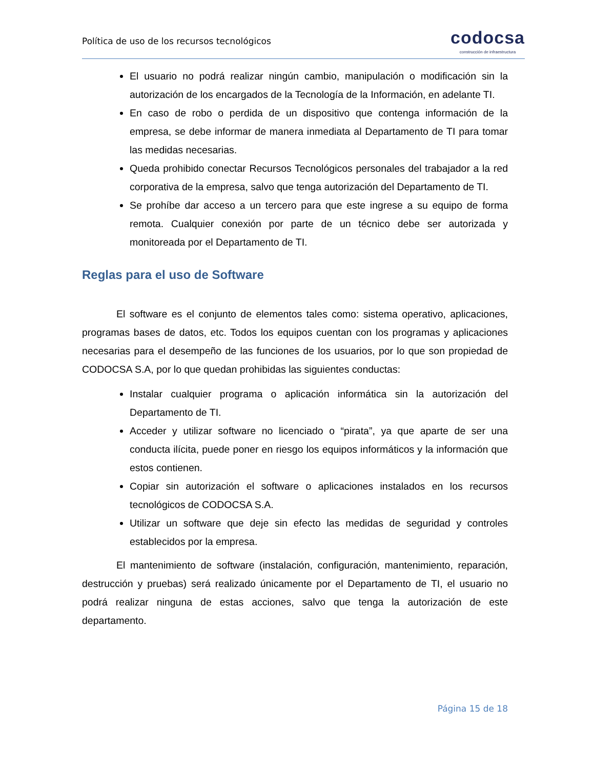Política de uso de los recursos tecnológicos
codocsa
construcción de infraestructura
El usuario no podrá realizar ningún cambio, manipulación o modificación sin la autorización de los encargados de la Tecnología de la Información, en adelante TI.
En caso de robo o perdida de un dispositivo que contenga información de la empresa, se debe informar de manera inmediata al Departamento de TI para tomar las medidas necesarias.
Queda prohibido conectar Recursos Tecnológicos personales del trabajador a la red corporativa de la empresa, salvo que tenga autorización del Departamento de TI.
Se prohíbe dar acceso a un tercero para que este ingrese a su equipo de forma remota. Cualquier conexión por parte de un técnico debe ser autorizada y monitoreada por el Departamento de TI.
Reglas para el uso de Software
El software es el conjunto de elementos tales como: sistema operativo, aplicaciones, programas bases de datos, etc. Todos los equipos cuentan con los programas y aplicaciones necesarias para el desempeño de las funciones de los usuarios, por lo que son propiedad de CODOCSA S.A, por lo que quedan prohibidas las siguientes conductas:
Instalar cualquier programa o aplicación informática sin la autorización del Departamento de TI.
Acceder y utilizar software no licenciado o “pirata”, ya que aparte de ser una conducta ilícita, puede poner en riesgo los equipos informáticos y la información que estos contienen.
Copiar sin autorización el software o aplicaciones instalados en los recursos tecnológicos de CODOCSA S.A.
Utilizar un software que deje sin efecto las medidas de seguridad y controles establecidos por la empresa.
El mantenimiento de software (instalación, configuración, mantenimiento, reparación, destrucción y pruebas) será realizado únicamente por el Departamento de TI, el usuario no podrá realizar ninguna de estas acciones, salvo que tenga la autorización de este departamento.
Página 15 de 18